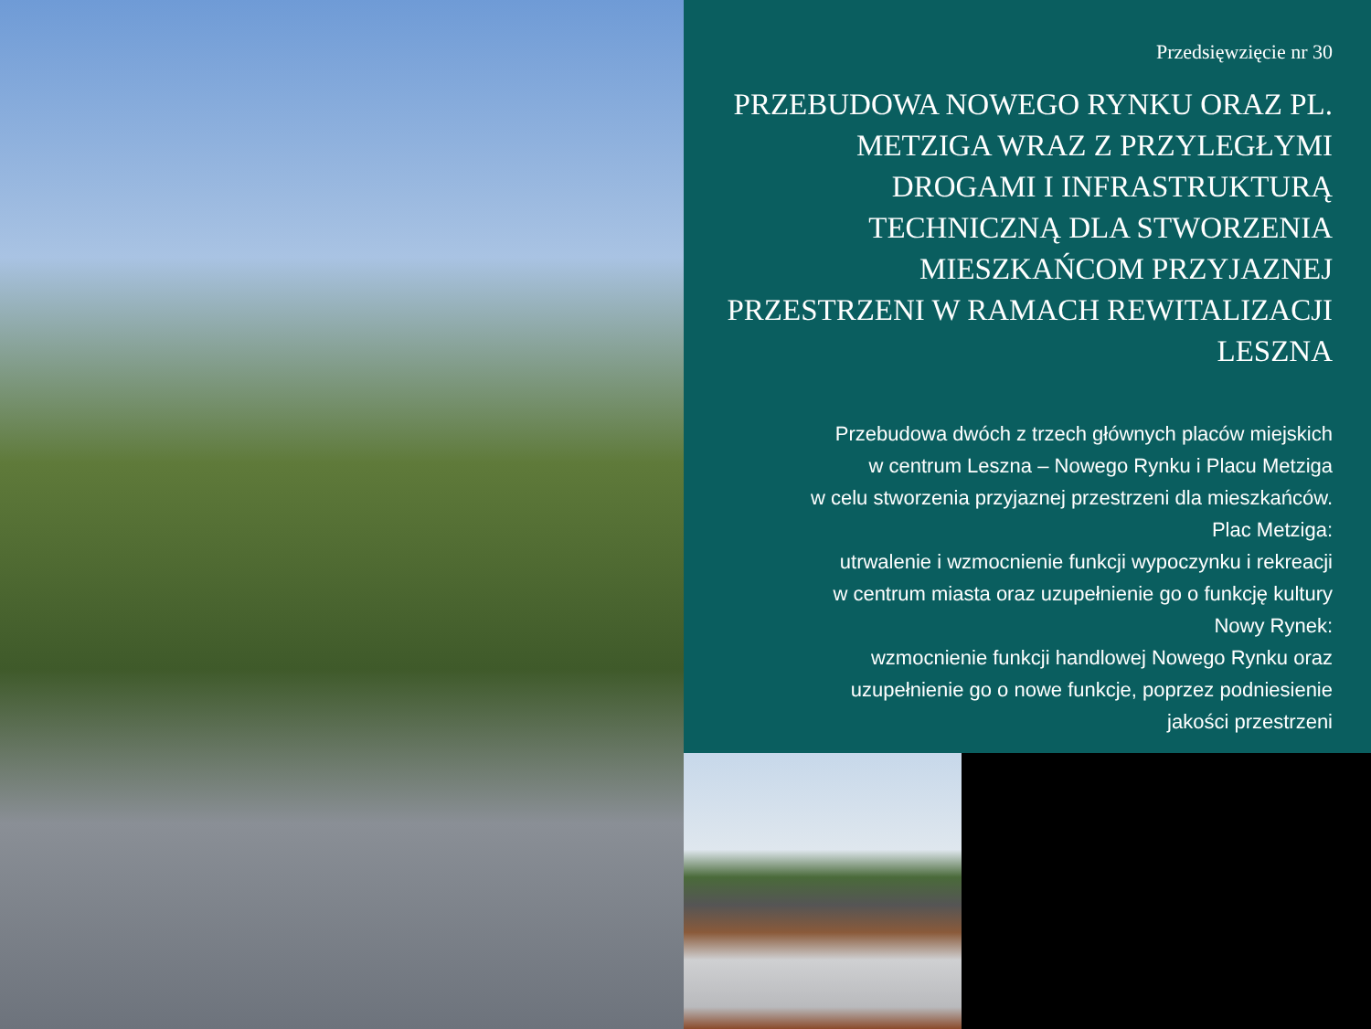Przedsięwzięcie nr 30
PRZEBUDOWA NOWEGO RYNKU ORAZ PL. METZIGA WRAZ Z PRZYLEGŁYMI DROGAMI I INFRASTRUKTURĄ TECHNICZNĄ DLA STWORZENIA MIESZKAŃCOM PRZYJAZNEJ PRZESTRZENI W RAMACH REWITALIZACJI LESZNA
Przebudowa dwóch z trzech głównych placów miejskich
w centrum Leszna – Nowego Rynku i Placu Metziga
w celu stworzenia przyjaznej przestrzeni dla mieszkańców.
Plac Metziga:
utrwalenie i wzmocnienie funkcji wypoczynku i rekreacji
w centrum miasta oraz uzupełnienie go o funkcję kultury
Nowy Rynek:
wzmocnienie funkcji handlowej Nowego Rynku oraz
uzupełnienie go o nowe funkcje, poprzez podniesienie
jakości przestrzeni